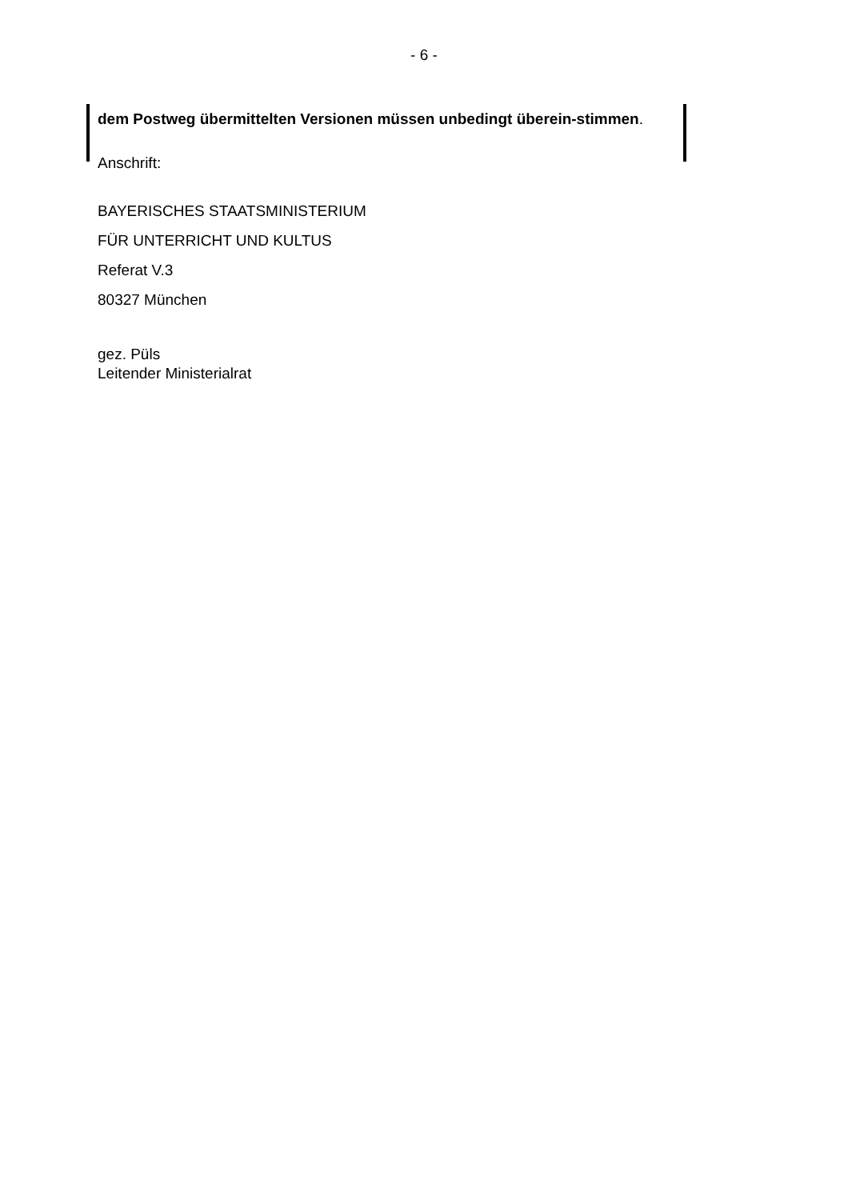- 6 -
dem Postweg übermittelten Versionen müssen unbedingt überein-stimmen.
Anschrift:
BAYERISCHES STAATSMINISTERIUM
FÜR UNTERRICHT UND KULTUS
Referat V.3
80327 München
gez. Püls
Leitender Ministerialrat